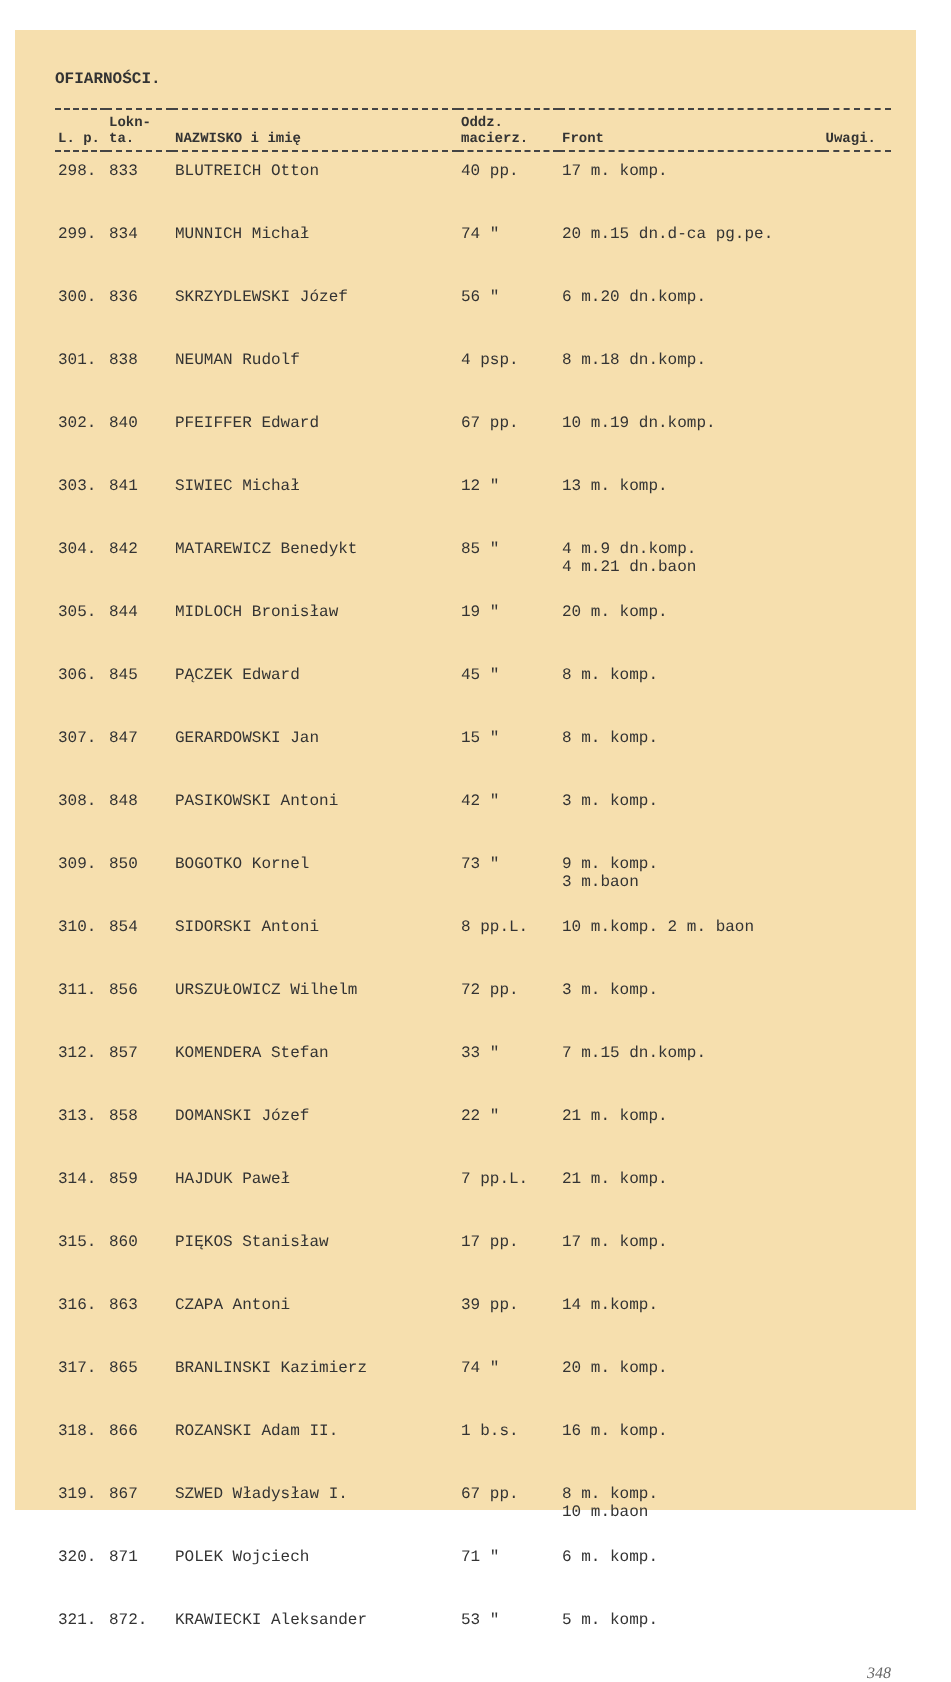OFIARNOŚCI.
| L. p. | Lokn-ta. | NAZWISKO i imię | Oddz. macierz. | Front | Uwagi. |
| --- | --- | --- | --- | --- | --- |
| 298. | 833 | BLUTREICH Otton | 40 pp. | 17 m. komp. | |
| 299. | 834 | MUNNICH Michał | 74 " | 20 m.15 dn.d-ca pg.pe. | |
| 300. | 836 | SKRZYDLEWSKI Józef | 56 " | 6 m.20 dn.komp. | |
| 301. | 838 | NEUMAN Rudolf | 4 psp. | 8 m.18 dn.komp. | |
| 302. | 840 | PFEIFFER Edward | 67 pp. | 10 m.19 dn.komp. | |
| 303. | 841 | SIWIEC Michał | 12 " | 13 m. komp. | |
| 304. | 842 | MATAREWICZ Benedykt | 85 " | 4 m.9 dn.komp. 4 m.21 dn.baon | |
| 305. | 844 | MIDLOCH Bronisław | 19 " | 20 m. komp. | |
| 306. | 845 | PĄCZEK Edward | 45 " | 8 m. komp. | |
| 307. | 847 | GERARDOWSKI Jan | 15 " | 8 m. komp. | |
| 308. | 848 | PASIKOWSKI Antoni | 42 " | 3 m. komp. | |
| 309. | 850 | BOGOTKO Kornel | 73 " | 9 m. komp. 3 m.baon | |
| 310. | 854 | SIDORSKI Antoni | 8 pp.L. | 10 m.komp. 2 m. baon | |
| 311. | 856 | URSZUŁOWICZ Wilhelm | 72 pp. | 3 m. komp. | |
| 312. | 857 | KOMENDERA Stefan | 33 " | 7 m.15 dn.komp. | |
| 313. | 858 | DOMANSKI Józef | 22 " | 21 m. komp. | |
| 314. | 859 | HAJDUK Paweł | 7 pp.L. | 21 m. komp. | |
| 315. | 860 | PIĘKOS Stanisław | 17 pp. | 17 m. komp. | |
| 316. | 863 | CZAPA Antoni | 39 pp. | 14 m.komp. | |
| 317. | 865 | BRANLINSKI Kazimierz | 74 " | 20 m. komp. | |
| 318. | 866 | ROZANSKI Adam II. | 1 b.s. | 16 m. komp. | |
| 319. | 867 | SZWED Władysław I. | 67 pp. | 8 m. komp. 10 m.baon | |
| 320. | 871 | POLEK Wojciech | 71 " | 6 m. komp. | |
| 321. | 872. | KRAWIECKI Aleksander | 53 " | 5 m. komp. | |
348